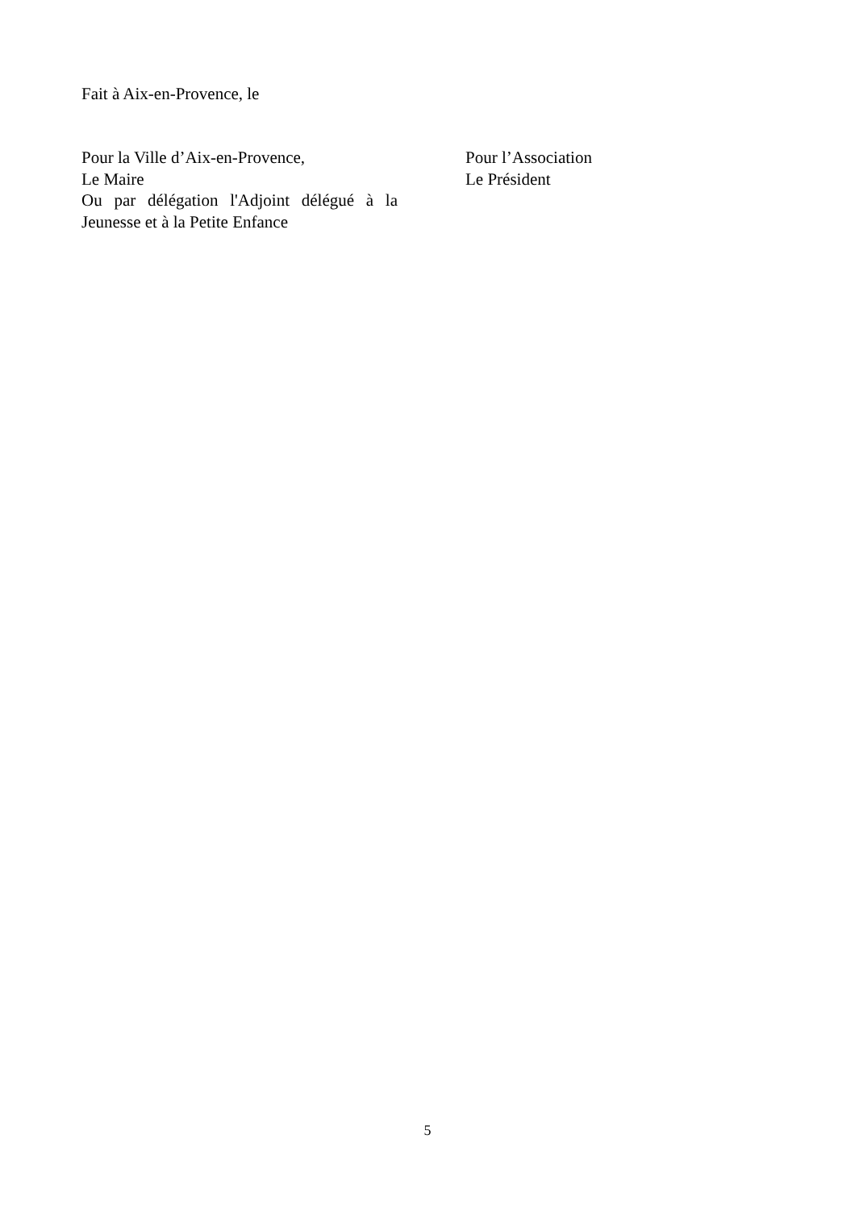Fait à Aix-en-Provence, le
Pour la Ville d’Aix-en-Provence,
Le Maire
Ou par délégation l'Adjoint délégué à la Jeunesse et à la Petite Enfance
Pour l’Association
Le Président
5